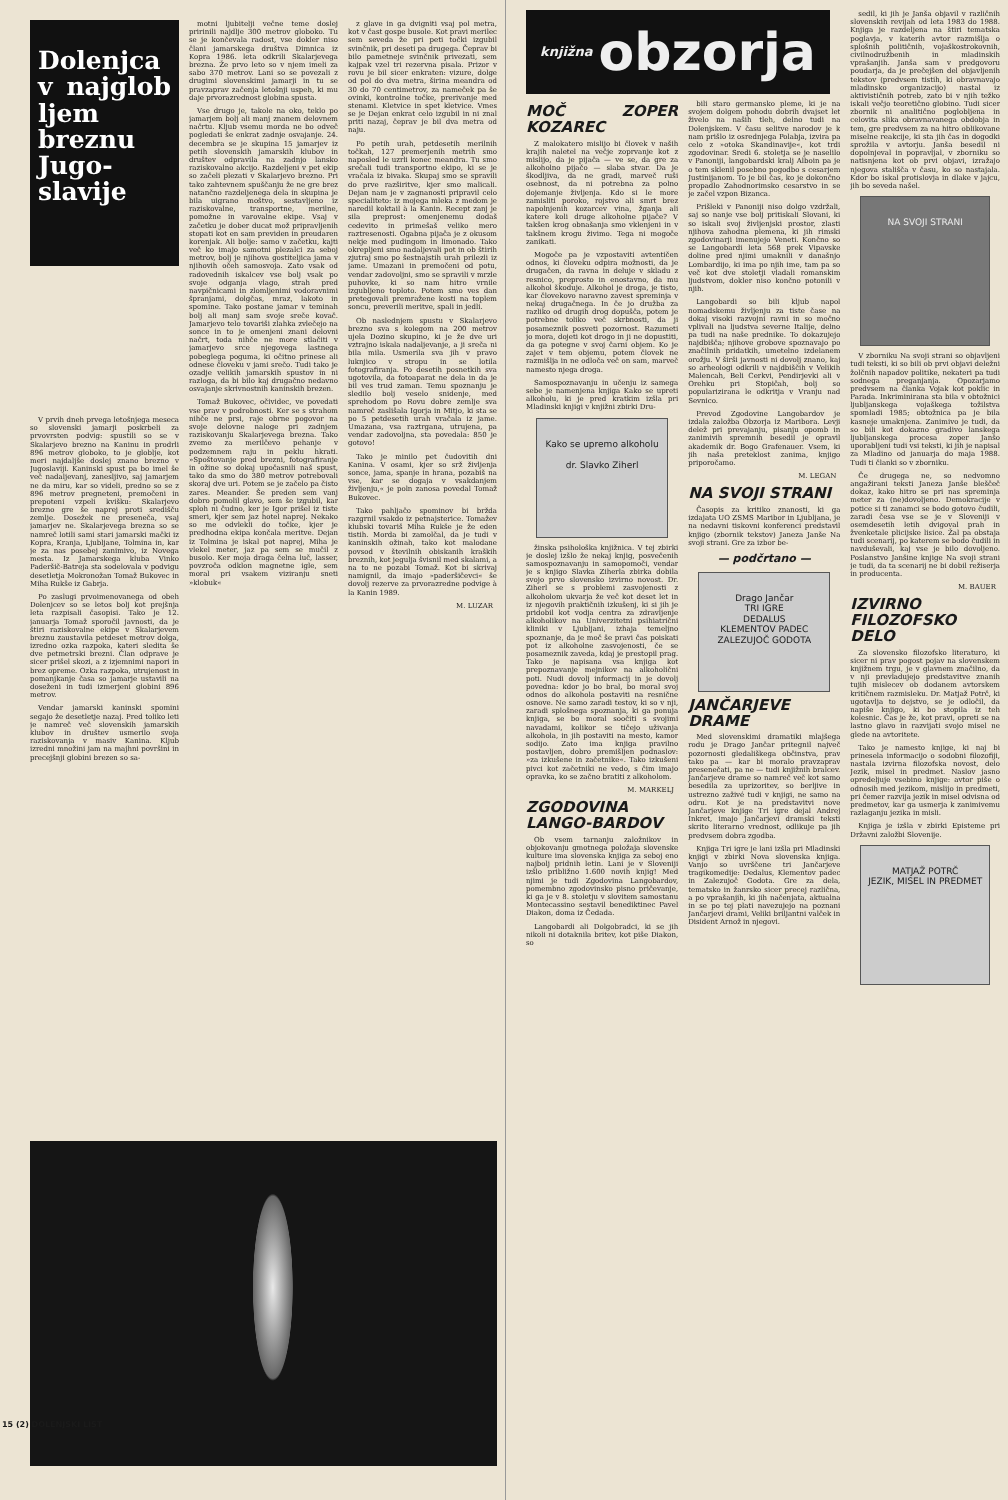Dolenjca v najglob ljem breznu Jugo- slavije
V prvih dneh prvega letošnjega meseca so slovenski jamarji poskrbeli za prvovrsten podvig: spustili so se v Skalarjevo brezno na Kaninu in prodrli 896 metrov globoko, to je globlje, kot meri najdaljše doslej znano brezno v Jugoslaviji. Kaninski spust pa bo imel še več nadaljevanj, zanesljivo, saj jamarjem ne da miru, kar so videli, predno so se z 896 metrov pregneteni, premočeni in prepoteni vzpeli kvišku: Skalarjevo brezno gre še naprej proti središču zemlje. Dosežek ne preseneča, vsaj jamarjev ne. Skalarjevega brezna so se namreč lotili sami stari jamarski mački iz Kopra, Kranja, Ljubljane, Tolmina in, kar je za nas posebej zanimivo, iz Novega mesta. Iz Jamarskega kluba Vinko Paderšič-Batreja sta sodelovala v podvigu desetletja Mokronožan Tomaž Bukovec in Miha Rukše iz Gabrja.
Po zaslugi prvoimenovanega od obeh Dolenjcev so se letos bolj kot prejšnja leta razpisali časopisi. Tako je 12. januarja Tomaž sporočil javnosti, da je štiri raziskovalne ekipe v Skalarjevem breznu zaustavila petdeset metrov dolga, izredno ozka razpoka, kateri sledita še dve petmetrski brezni. Član odprave je sicer prišel skozi, a z izjemnimi napori in brez opreme. Ozka razpoka, utrujenost in pomanjkanje časa so jamarje ustavili na doseženi in tudi izmerjeni globini 896 metrov.
Vendar jamarski kaninski spomini segajo že desetletje nazaj. Pred toliko leti je namreč več slovenskih jamarskih klubov in društev usmerilo svoja raziskovanja v masiv Kanina. Kljub izredni množini jam na majhni površini in precejšnji globini brezen so sa-
motni ljubitelji večne teme doslej pririnili najdlje 300 metrov globoko. Tu se je končevala radost, vse dokler niso člani jamarskega društva Dimnica iz Kopra 1986. leta odkrili Skalarjevega brezna. Že prvo leto so v njem imeli za sabo 370 metrov. Lani so se povezali z drugimi slovenskimi jamarji in tu se pravzaprav začenja letošnji uspeh, ki mu daje prvorazrednost globina spusta.
Vse drugo je, takole na oko, teklo po jamarjem bolj ali manj znanem delovnem načrtu. Kljub vsemu morda ne bo odveč pogledati še enkrat zadnje osvajanje. 24. decembra se je skupina 15 jamarjev iz petih slovenskih jamarskih klubov in društev odpravila na zadnjo lansko raziskovalno akcijo. Razdeljeni v pet ekip so začeli plezati v Skalarjevo brezno. Pri tako zahtevnem spuščanju že ne gre brez natančno razdeljenega dela in skupina je bila uigrano moštvo, sestavljeno iz raziskovalne, transportne, merilne, pomožne in varovalne ekipe. Vsaj v začetku je dober ducat mož pripravljenih stopati kot en sam previden in preudaren korenjak. Ali bolje: samo v začetku, kajti več ko imajo samotni plezalci za seboj metrov, bolj je njihova gostiteljica jama v njihovih očeh samosvoja. Zato vsak od radovednih iskalcev vse bolj vsak po svoje odganja vlago, strah pred navpičnicami in zlomljenimi vodoravnimi špranjami, dolgčas, mraz, lakoto in spomine. Tako postane jamar v teminah bolj ali manj sam svoje sreče kovač. Jamarjevo telo tovariši zlahka zvlečejo na sonce in to je omenjeni znani delovni načrt, toda nihče ne more stlačiti v jamarjevo srce njegovega lastnega pobeglega poguma, ki očitno prinese ali odnese človeku v jami srečo. Tudi tako je ozadje velikih jamarskih spustov in ni razloga, da bi bilo kaj drugačno nedavno osvajanje skrivnostnih kaninskih brezen.
Tomaž Bukovec, očividec, ve povedati vse prav v podrobnosti. Ker se s strahom nihče ne prsi, raje obrne pogovor na svoje delovne naloge pri zadnjem raziskovanju Skalarjevega brezna. Tako zvemo za merilčevo pehanje v podzemnem raju in peklu hkrati. »Spoštovanje pred brezni, fotografiranje in ožine so dokaj upočasnili naš spust, tako da smo do 380 metrov potrebovali skoraj dve uri. Potem se je začelo pa čisto zares. Meander. Še preden sem vanj dobro pomolil glavo, sem še izgubil, kar sploh ni čudno, ker je Igor prišel iz tiste smeri, kjer sem jaz hotel naprej. Nekako so me odvlekli do točke, kjer je predhodna ekipa končala meritve. Dejan iz Tolmina je iskal pot naprej, Miha je vlekel meter, jaz pa sem se mučil z busolo. Ker moja draga čelna luč, lasser, povzroča odklon magnetne igle, sem moral pri vsakem viziranju sneti »klobuk«
z glave in ga dvigniti vsaj pol metra, kot v čast gospe busole. Kot pravi merilec sem seveda že pri peti točki izgubil svinčnik, pri deseti pa drugega. Čeprav bi bilo pametneje svinčnik privezati, sem kajpak vzel tri rezervna pisala. Prizor v rovu je bil sicer enkraten: vizure, dolge od pol do dva metra, širina meandra od 30 do 70 centimetrov, za nameček pa še ovinki, kontrolne točke, prerivanje med stenami. Kletvice in spet kletvice. Vmes se je Dejan enkrat celo izgubil in ni znal priti nazaj, čeprav je bil dva metra od naju.
Po petih urah, petdesetih merilnih točkah, 127 premerjenih metrih smo naposled le uzrli konec meandra. Tu smo srečali tudi transportno ekipo, ki se je vračala iz bivaka. Skupaj smo se spravili do prve razširitve, kjer smo malicali. Dejan nam je v zagnanosti pripravil celo specialiteto: iz mojega mleka z medom je naredil koktail à la Kanin. Recept zanj je sila preprost: omenjenemu dodaš cedevito in primešaš veliko mero raztresenosti. Ogabna pijača je z okusom nekje med pudingom in limonado. Tako okrepljeni smo nadaljevali pot in ob štirih zjutraj smo po šestnajstih urah prilezli iz jame. Umazani in premočeni od potu, vendar zadovoljni, smo se spravili v mrzle puhovke, ki so nam hitro vrnile izgubljeno toploto. Potem smo ves dan pretegovali premražene kosti na toplem soncu, preverili meritve, spali in jedli.
Ob naslednjem spustu v Skalarjevo brezno sva s kolegom na 200 metrov ujela Dozino skupino, ki je že dve uri vztrajno iskala nadaljevanje, a ji sreča ni bila mila. Usmerila sva jih v pravo luknjico v stropu in se lotila fotografiranja. Po desetih posnetkih sva ugotovila, da fotoaparat ne dela in da je bil ves trud zaman. Temu spoznanju je sledilo bolj veselo snidenje, med sprehodom po Rovu dobre zemlje sva namreč zaslišala Igorja in Mitjo, ki sta se po 5 petdesetih urah vračala iz jame. Umazana, vsa raztrgana, utrujena, pa vendar zadovoljna, sta povedala: 850 je gotovo!
Tako je minilo pet čudovitih dni Kanina. V osami, kjer so srž življenja sonce, jama, spanje in hrana, pozabiš na vse, kar se dogaja v vsakdanjem življenju,« je poln zanosa povedal Tomaž Bukovec.
Tako pahljačo spominov bi bržda razgrnil vsakdo iz petnajsterice. Tomažev klubski tovariš Miha Rukše je že eden tistih. Morda bi zamolčal, da je tudi v kaninskih ožinah, tako kot malodane povsod v številnih obiskanih kraških breznih, kot jegulja švisnil med skalami, a na to ne pozabi Tomaž. Kot bi skrivaj namignil, da imajo »paderšičevci« še dovolj rezerve za prvorazredne podvige à la Kanin 1989.
M. LUZAR
knjižna obzorja
MOČ ZOPER KOZAREC
Z malokatero mislijo bi človek v naših krajih naletel na večje zoprvanje kot z mislijo, da je pijača — ve se, da gre za alkoholno pijačo — slaba stvar. Da je škodljiva, da ne gradi, marveč ruši osebnost, da ni potrebna za polno dojemanje življenja. Kdo si le more zamisliti poroko, rojstvo ali smrt brez napolnjenih kozarcev vina, žganja ali katere koli druge alkoholne pijače? V takšen krog obnašanja smo vklenjeni in v takšnem krogu živimo. Tega ni mogoče zanikati.
Mogoče pa je vzpostaviti avtentičen odnos, ki človeku odpira možnosti, da je drugačen, da ravna in deluje v skladu z resnico, preprosto in enostavno, da mu alkohol škoduje. Alkohol je droga, je tisto, kar človekovo naravno zavest spreminja v nekaj drugačnega. In če jo družba za razliko od drugih drog dopušča, potem je potrebne toliko več skrbnosti, da ji posameznik posveti pozornost. Razumeti jo mora, dojeti kot drogo in ji ne dopustiti, da ga potegne v svoj čarni objem. Ko je zajet v tem objemu, potem človek ne razmišlja in ne odloča več on sam, marveč namesto njega droga.
Samospoznavanju in učenju iz samega sebe je namenjena knjiga Kako se upreti alkoholu, ki je pred kratkim izšla pri Mladinski knjigi v knjižni zbirki Dru-
Kako se upremo alkoholu
dr. Slavko Ziherl
žinska psihološka knjižnica. V tej zbirki je doslej izšlo že nekaj knjig, posvečenih samospoznavanju in samopomoči, vendar je s knjigo Slavka Ziherla zbirka dobila svojo prvo slovensko izvirno novost. Dr. Ziherl se s problemi zasvojenosti z alkoholom ukvarja že več kot deset let in iz njegovih praktičnih izkušenj, ki si jih je pridobil kot vodja centra za zdravljenje alkoholikov na Univerzitetni psihiatrični kliniki v Ljubljani, izhaja temeljno spoznanje, da je moč še pravi čas poiskati pot iz alkoholne zasvojenosti, če se posameznik zaveda, kdaj je prestopil prag. Tako je napisana vsa knjiga kot prepoznavanje mejnikov na alkoholični poti. Nudi dovolj informacij in je dovolj povedna: kdor jo bo bral, bo moral svoj odnos do alkohola postaviti na resnične osnove. Ne samo zaradi testov, ki so v nji, zaradi splošnega spoznanja, ki ga ponuja knjiga, se bo moral soočiti s svojimi navadami, kolikor se tičejo uživanja alkohola, in jih postaviti na mesto, kamor sodijo. Zato ima knjiga pravilno postavljen, dobro premišljen podnaslov: »za izkušene in začetnike«. Tako izkušeni pivci kot začetniki ne vedo, s čim imajo opravka, ko se začno bratiti z alkoholom.
M. MARKELJ
ZGODOVINA LANGO-BARDOV
Ob vsem tarnanju založnikov in objokovanju gmotnega položaja slovenske kulture ima slovenska knjiga za seboj eno najbolj pridnih letin. Lani je v Sloveniji izšlo približno 1.600 novih knjig! Med njimi je tudi Zgodovina Langobardov, pomembno zgodovinsko pisno pričevanje, ki ga je v 8. stoletju v slovitem samostanu Montecassino sestavil benediktinec Pavel Diakon, doma iz Čedada.
Langobardi ali Dolgobradci, ki se jih nikoli ni dotaknila britev, kot piše Diakon, so
bili staro germansko pleme, ki je na svojem dolgem pohodu dobrih dvajset let živelo na naših tleh, delno tudi na Dolenjskem. V času selitve narodov je k nam prišlo iz osrednjega Polabja, izvira pa celo z »otoka Skandinavije«, kot trdi zgodovinar. Sredi 6. stoletja se je naselilo v Panoniji, langobardski kralj Alboin pa je o tem sklenil posebno pogodbo s cesarjem Justinijanom. To je bil čas, ko je dokončno propadlo Zahodnorimsko cesarstvo in se je začel vzpon Bizanca.
Prišleki v Panoniji niso dolgo vzdržali, saj so nanje vse bolj pritiskali Slovani, ki so iskali svoj življenjski prostor, zlasti njihova zahodna plemena, ki jih rimski zgodovinarji imenujejo Veneti. Končno so se Langobardi leta 568 prek Vipavske doline pred njimi umaknili v današnjo Lombardijo, ki ima po njih ime, tam pa so več kot dve stoletji vladali romanskim ljudstvom, dokler niso končno potonili v njih.
Langobardi so bili kljub napol nomadskemu življenju za tiste čase na dokaj visoki razvojni ravni in so močno vplivali na ljudstva severne Italije, delno pa tudi na naše prednike. To dokazujejo najdbišča; njihove grobove spoznavajo po značilnih pridatkih, umetelno izdelanem orožju. V širši javnosti ni dovolj znano, kaj so arheologi odkrili v najdbiščih v Velikih Malencah, Beli Cerkvi, Pendirjevki ali v Orehku pri Stopičah, bolj so popularizirana le odkritja v Vranju nad Sevnico.
Prevod Zgodovine Langobardov je izdala založba Obzorja iz Maribora. Levji delež pri prevajanju, pisanju opomb in zanimivih spremnih besedil je opravil akademik dr. Bogo Grafenauer. Vsem, ki jih naša preteklost zanima, knjigo priporočamo.
M. LEGAN
NA SVOJI STRANI
Časopis za kritiko znanosti, ki ga izdajata UO ZSMS Maribor in Ljubljana, je na nedavni tiskovni konferenci predstavil knjigo (zbornik tekstov) Janeza Janše Na svoji strani. Gre za izbor be-
— podčrtano —
Drago Jančar
TRI IGRE
DEDALUS
KLEMENTOV PADEC
ZALEZUJOČ GODOTA
JANČARJEVE DRAME
Med slovenskimi dramatiki mlajšega rodu je Drago Jančar pritegnil največ pozornosti gledališkega občinstva, prav tako pa — kar bi moralo pravzaprav presenečati, pa ne — tudi knjižnih bralcev. Jančarjeve drame so namreč več kot samo besedila za uprizoritev, so berljive in ustrezno zaživé tudi v knjigi, ne samo na odru. Kot je na predstavitvi nove Jančarjeve knjige Tri igre dejal Andrej Inkret, imajo Jančarjevi dramski teksti skrito literarno vrednost, odlikuje pa jih predvsem dobra zgodba.
Knjiga Tri igre je lani izšla pri Mladinski knjigi v zbirki Nova slovenska knjiga. Vanjo so uvrščene tri Jančarjeve tragikomedije: Dedalus, Klementov padec in Zalezujoč Godota. Gre za dela, tematsko in žanrsko sicer precej različna, a po vprašanjih, ki jih načenjata, aktualna in se po tej plati navezujejo na poznani Jančarjevi drami, Veliki briljantni valček in Disident Arnož in njegovi.
sedil, ki jih je Janša objavil v različnih slovenskih revijah od leta 1983 do 1988. Knjiga je razdeljena na štiri tematska poglavja, v katerih avtor razmišlja o splošnih političnih, vojaškostrokovnih, civilnodružbenih in mladinskih vprašanjih. Janša sam v predgovoru poudarja, da je prečejšen del objavljenih tekstov (predvsem tistih, ki obravnavajo mladinsko organizacijo) nastal iz aktivističnih potreb, zato bi v njih težko iskali večjo teoretično globino. Tudi sicer zbornik ni analitično poglobljena in celovita slika obravnavanega obdobja in tem, gre predvsem za na hitro oblikovane miselne reakcije, ki sta jih čas in dogodki sprožila v avtorju. Janša besedil ni dopolnjeval in popravljal, v zborniku so natisnjena kot ob prvi objavi, izražajo njegova stališča v času, ko so nastajala. Kdor bo iskal protislovja in dlake v jajcu, jih bo seveda našel.
NA SVOJI STRANI
V zborniku Na svoji strani so objavljeni tudi teksti, ki so bili ob prvi objavi deležni žolčnih napadov politike, nekateri pa tudi sodnega preganjanja. Opozarjamo predvsem na članka Vojak kot poklic in Parada. Inkriminirana sta bila v obtožnici ljubljanskega vojaškega tožilstva spomladi 1985; obtožnica pa je bila kasneje umaknjena. Zanimivo je tudi, da so bili kot dokazno gradivo lanskega ljubljanskega procesa zoper Janšo uporabljeni tudi vsi teksti, ki jih je napisal za Mladino od januarja do maja 1988. Tudi ti članki so v zborniku.
Če drugega ne, so nedvomno angažirani teksti Janeza Janše bleščeč dokaz, kako hitro se pri nas spreminja meter za (ne)dovoljeno. Demokracije v potice si ti zanamci se bodo gotovo čudili, zaradi česa vse se je v Sloveniji v osemdesetih letih dvigoval prah in žvenketale plicijske lisice. Žal pa obstaja tudi scenarij, po katerem se bodo čudili in navduševali, kaj vse je bilo dovoljeno. Poslanstvo Janšine knjige Na svoji strani je tudi, da ta scenarij ne bi dobil režiserja in producenta.
M. BAUER
IZVIRNO FILOZOFSKO DELO
Za slovensko filozofsko literaturo, ki sicer ni prav pogost pojav na slovenskem knjižnem trgu, je v glavnem značilno, da v nji prevladujejo predstavitve znanih tujih mislecev ob dodanem avtorskem kritičnem razmisleku. Dr. Matjaž Potrč, ki ugotavlja to dejstvo, se je odločil, da napiše knjigo, ki bo stopila iz teh kolesnic. Čas je že, kot pravi, opreti se na lastno glavo in razvijati svojo misel ne glede na avtoritete.
Tako je namesto knjige, ki naj bi prinesela informacijo o sodobni filozofiji, nastala izvirna filozofska novost, delo Jezik, misel in predmet. Naslov jasno opredeljuje vsebino knjige: avtor piše o odnosih med jezikom, mislijo in predmeti, pri čemer razvija jezik in misel odvisna od predmetov, kar ga usmerja k zanimivemu razlaganju jezika in misli.
Knjiga je izšla v zbirki Episteme pri Državni založbi Slovenije.
MATJAŽ POTRČ
JEZIK, MISEL IN PREDMET
15 (2) DOLENJSKI LIST